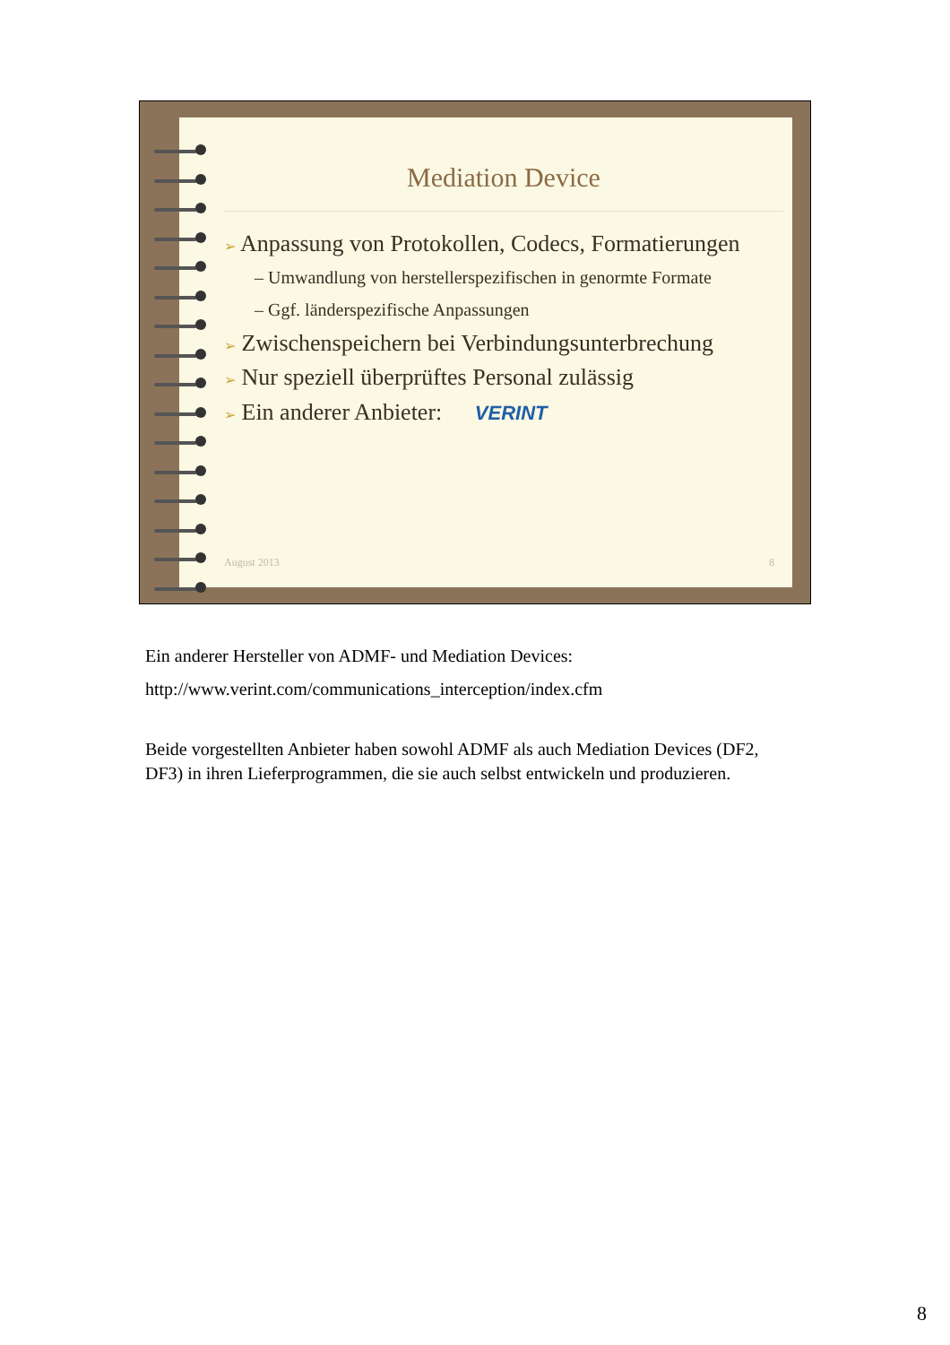Mediation Device
➢ Anpassung von Protokollen, Codecs, Formatierungen
– Umwandlung von herstellerspezifischen in genormte Formate
– Ggf. länderspezifische Anpassungen
➢ Zwischenspeichern bei Verbindungsunterbrechung
➢ Nur speziell überprüftes Personal zulässig
➢ Ein anderer Anbieter: VERINT
August 2013 8
Ein anderer Hersteller von ADMF- und Mediation Devices:
http://www.verint.com/communications_interception/index.cfm
Beide vorgestellten Anbieter haben sowohl ADMF als auch Mediation Devices (DF2, DF3) in ihren Lieferprogrammen, die sie auch selbst entwickeln und produzieren.
8